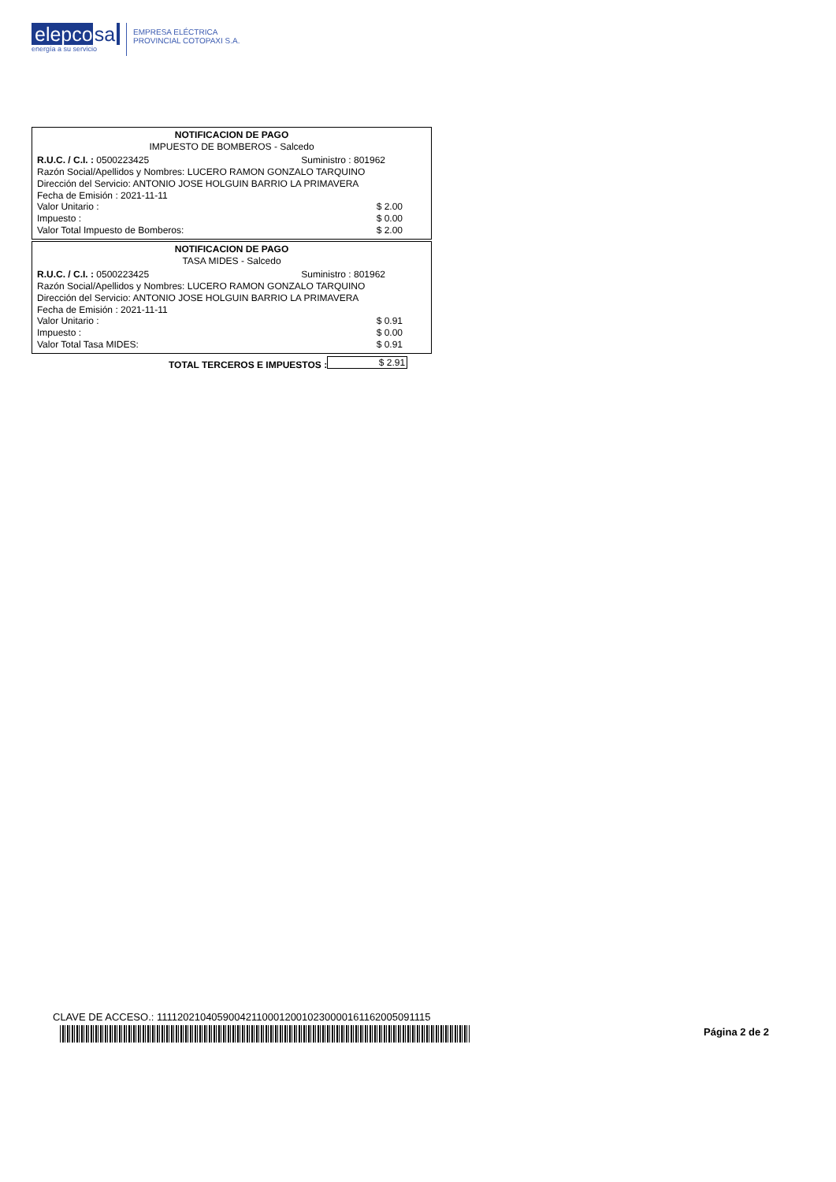elepcosa
energía a su servicio
EMPRESA ELÉCTRICA
PROVINCIAL COTOPAXI S.A.
NOTIFICACION DE PAGO
IMPUESTO DE BOMBEROS - Salcedo
R.U.C. / C.I. : 0500223425 Suministro : 801962
Razón Social/Apellidos y Nombres: LUCERO RAMON GONZALO TARQUINO
Dirección del Servicio: ANTONIO JOSE HOLGUIN BARRIO LA PRIMAVERA
Fecha de Emisión : 2021-11-11
Valor Unitario : $ 2.00
Impuesto : $ 0.00
Valor Total Impuesto de Bomberos: $ 2.00
NOTIFICACION DE PAGO
TASA MIDES - Salcedo
R.U.C. / C.I. : 0500223425 Suministro : 801962
Razón Social/Apellidos y Nombres: LUCERO RAMON GONZALO TARQUINO
Dirección del Servicio: ANTONIO JOSE HOLGUIN BARRIO LA PRIMAVERA
Fecha de Emisión : 2021-11-11
Valor Unitario : $ 0.91
Impuesto : $ 0.00
Valor Total Tasa MIDES: $ 0.91
TOTAL TERCEROS E IMPUESTOS :
$ 2.91
CLAVE DE ACCESO.: 1111202104059004211000120010230000161162005091115
Página 2 de 2